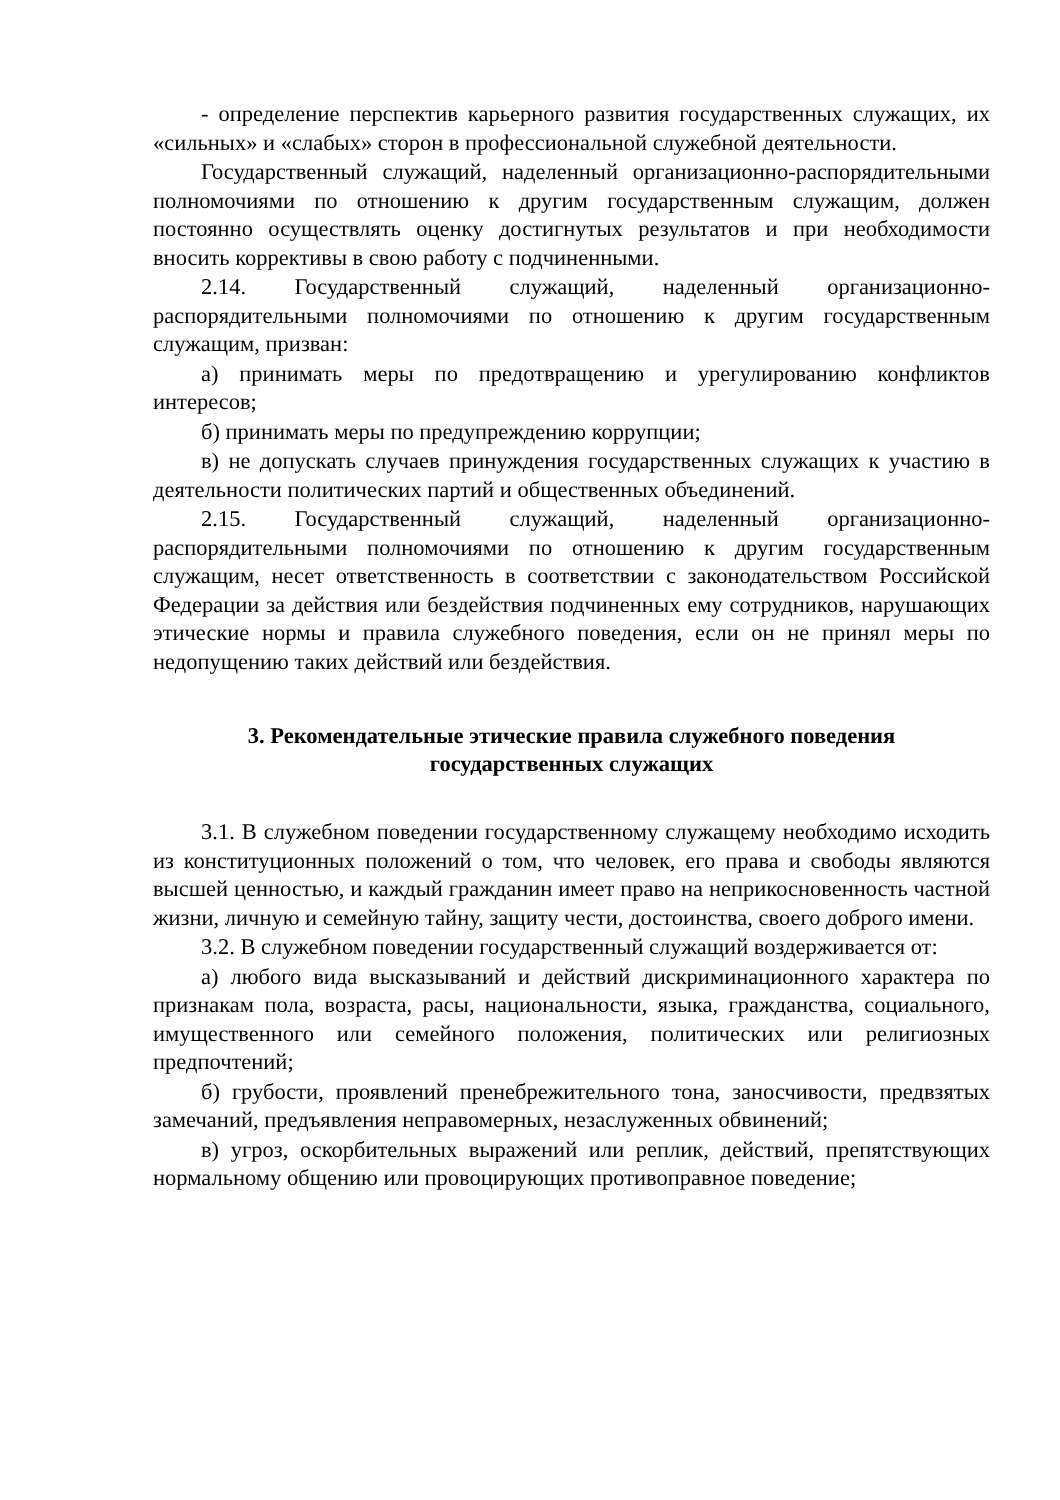- определение перспектив карьерного развития государственных служащих, их «сильных» и «слабых» сторон в профессиональной служебной деятельности.
Государственный служащий, наделенный организационно-распорядительными полномочиями по отношению к другим государственным служащим, должен постоянно осуществлять оценку достигнутых результатов и при необходимости вносить коррективы в свою работу с подчиненными.
2.14. Государственный служащий, наделенный организационно-распорядительными полномочиями по отношению к другим государственным служащим, призван:
а) принимать меры по предотвращению и урегулированию конфликтов интересов;
б) принимать меры по предупреждению коррупции;
в) не допускать случаев принуждения государственных служащих к участию в деятельности политических партий и общественных объединений.
2.15. Государственный служащий, наделенный организационно-распорядительными полномочиями по отношению к другим государственным служащим, несет ответственность в соответствии с законодательством Российской Федерации за действия или бездействия подчиненных ему сотрудников, нарушающих этические нормы и правила служебного поведения, если он не принял меры по недопущению таких действий или бездействия.
3. Рекомендательные этические правила служебного поведения
государственных служащих
3.1. В служебном поведении государственному служащему необходимо исходить из конституционных положений о том, что человек, его права и свободы являются высшей ценностью, и каждый гражданин имеет право на неприкосновенность частной жизни, личную и семейную тайну, защиту чести, достоинства, своего доброго имени.
3.2. В служебном поведении государственный служащий воздерживается от:
а) любого вида высказываний и действий дискриминационного характера по признакам пола, возраста, расы, национальности, языка, гражданства, социального, имущественного или семейного положения, политических или религиозных предпочтений;
б) грубости, проявлений пренебрежительного тона, заносчивости, предвзятых замечаний, предъявления неправомерных, незаслуженных обвинений;
в) угроз, оскорбительных выражений или реплик, действий, препятствующих нормальному общению или провоцирующих противоправное поведение;